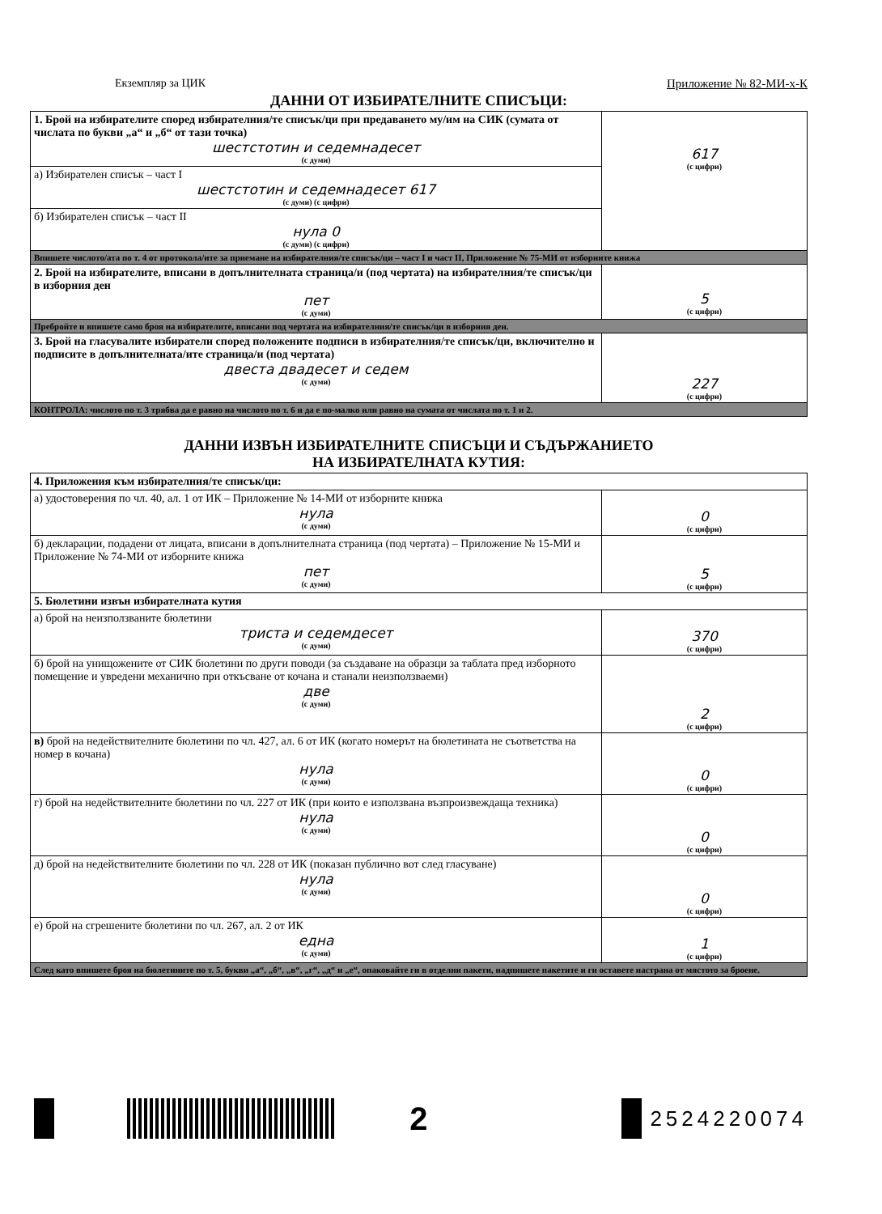Екземпляр за ЦИК Приложение № 82-МИ-х-К
ДАННИ ОТ ИЗБИРАТЕЛНИТЕ СПИСЪЦИ:
| 1. Брой на избирателите според избирателния/те списък/ци при предаването му/им на СИК (сумата от числата по букви „а“ и „б“ от тази точка) шестстотин и седемнадесет (с думи) | 617 (с цифри) |
| а) Избирателен списък – част I шестстотин и седемнадесет 617 (с думи) (с цифри) | |
| б) Избирателен списък – част II нула 0 (с думи) (с цифри) | |
| Впишете числото/ата по т. 4 от протокола/ите за приемане на избирателния/те списък/ци – част I и част II, Приложение № 75-МИ от изборните книжа | |
| 2. Брой на избирателите, вписани в допълнителната страница/и (под чертата) на избирателния/те списък/ци в изборния ден пет (с думи) | 5 (с цифри) |
| Пребройте и впишете само броя на избирателите, вписани под чертата на избирателния/те списък/ци в изборния ден. | |
| 3. Брой на гласувалите избиратели според положените подписи в избирателния/те списък/ци, включително и подписите в допълнителната/ите страница/и (под чертата) двеста двадесет и седем (с думи) | 227 (с цифри) |
| КОНТРОЛА: числото по т. 3 трябва да е равно на числото по т. 6 и да е по-малко или равно на сумата от числата по т. 1 и 2. | |
ДАННИ ИЗВЪН ИЗБИРАТЕЛНИТЕ СПИСЪЦИ И СЪДЪРЖАНИЕТО
НА ИЗБИРАТЕЛНАТА КУТИЯ:
| 4. Приложения към избирателния/те списък/ци: | |
| а) удостоверения по чл. 40, ал. 1 от ИК – Приложение № 14-МИ от изборните книжа нула (с думи) | 0 (с цифри) |
| б) декларации, подадени от лицата, вписани в допълнителната страница (под чертата) – Приложение № 15-МИ и Приложение № 74-МИ от изборните книжа пет (с думи) | 5 (с цифри) |
| 5. Бюлетини извън избирателната кутия | |
| а) брой на неизползваните бюлетини триста и седемдесет (с думи) | 370 (с цифри) |
| б) брой на унищожените от СИК бюлетини по други поводи (за създаване на образци за таблата пред изборното помещение и увредени механично при откъсване от кочана и станали неизползваеми) две (с думи) | 2 (с цифри) |
| в) брой на недействителните бюлетини по чл. 427, ал. 6 от ИК (когато номерът на бюлетината не съответства на номер в кочана) нула (с думи) | 0 (с цифри) |
| г) брой на недействителните бюлетини по чл. 227 от ИК (при които е използвана възпроизвеждаща техника) нула (с думи) | 0 (с цифри) |
| д) брой на недействителните бюлетини по чл. 228 от ИК (показан публично вот след гласуване) нула (с думи) | 0 (с цифри) |
| е) брой на сгрешените бюлетини по чл. 267, ал. 2 от ИК една (с думи) | 1 (с цифри) |
| След като впишете броя на бюлетините по т. 5, букви „а“, „б“, „в“, „г“, „д“ и „е“, опаковайте ги в отделни пакети, надпишете пакетите и ги оставете настрана от мястото за броене. | |
2
2524220074